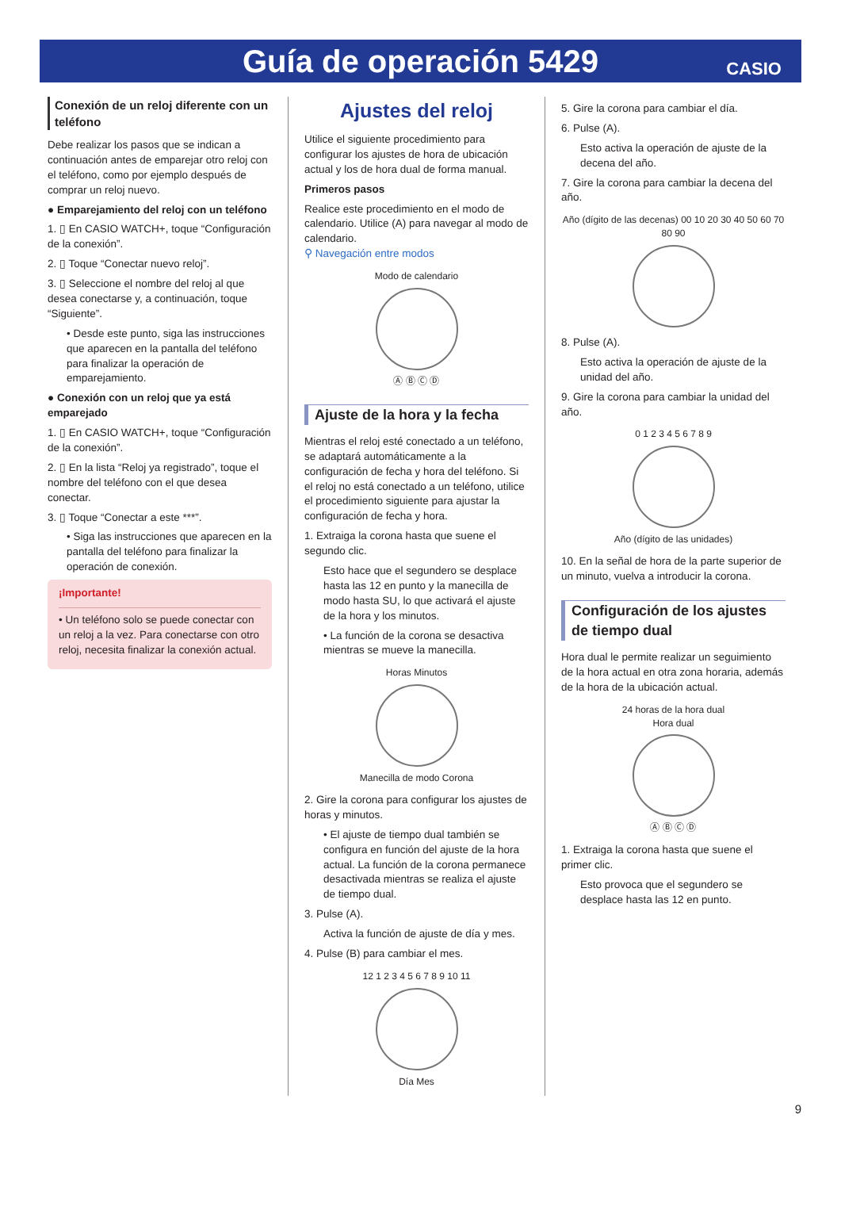Guía de operación 5429
CASIO
Conexión de un reloj diferente con un teléfono
Debe realizar los pasos que se indican a continuación antes de emparejar otro reloj con el teléfono, como por ejemplo después de comprar un reloj nuevo.
● Emparejamiento del reloj con un teléfono
1. ▯ En CASIO WATCH+, toque “Configuración de la conexión”.
2. ▯ Toque “Conectar nuevo reloj”.
3. ▯ Seleccione el nombre del reloj al que desea conectarse y, a continuación, toque “Siguiente”.
• Desde este punto, siga las instrucciones que aparecen en la pantalla del teléfono para finalizar la operación de emparejamiento.
● Conexión con un reloj que ya está emparejado
1. ▯ En CASIO WATCH+, toque “Configuración de la conexión”.
2. ▯ En la lista “Reloj ya registrado”, toque el nombre del teléfono con el que desea conectar.
3. ▯ Toque “Conectar a este ***”.
• Siga las instrucciones que aparecen en la pantalla del teléfono para finalizar la operación de conexión.
¡Importante!
• Un teléfono solo se puede conectar con un reloj a la vez. Para conectarse con otro reloj, necesita finalizar la conexión actual.
Ajustes del reloj
Utilice el siguiente procedimiento para configurar los ajustes de hora de ubicación actual y los de hora dual de forma manual.
Primeros pasos
Realice este procedimiento en el modo de calendario. Utilice (A) para navegar al modo de calendario.
⚲ Navegación entre modos
Modo de calendario
Ⓐ Ⓑ Ⓒ Ⓓ
Ajuste de la hora y la fecha
Mientras el reloj esté conectado a un teléfono, se adaptará automáticamente a la configuración de fecha y hora del teléfono. Si el reloj no está conectado a un teléfono, utilice el procedimiento siguiente para ajustar la configuración de fecha y hora.
1. Extraiga la corona hasta que suene el segundo clic.
Esto hace que el segundero se desplace hasta las 12 en punto y la manecilla de modo hasta SU, lo que activará el ajuste de la hora y los minutos.
• La función de la corona se desactiva mientras se mueve la manecilla.
Horas Minutos
Manecilla de modo Corona
2. Gire la corona para configurar los ajustes de horas y minutos.
• El ajuste de tiempo dual también se configura en función del ajuste de la hora actual. La función de la corona permanece desactivada mientras se realiza el ajuste de tiempo dual.
3. Pulse (A).
Activa la función de ajuste de día y mes.
4. Pulse (B) para cambiar el mes.
12 1 2 3 4 5 6 7 8 9 10 11
Día Mes
5. Gire la corona para cambiar el día.
6. Pulse (A).
Esto activa la operación de ajuste de la decena del año.
7. Gire la corona para cambiar la decena del año.
Año (dígito de las decenas) 00 10 20 30 40 50 60 70 80 90
8. Pulse (A).
Esto activa la operación de ajuste de la unidad del año.
9. Gire la corona para cambiar la unidad del año.
0 1 2 3 4 5 6 7 8 9
Año (dígito de las unidades)
10. En la señal de hora de la parte superior de un minuto, vuelva a introducir la corona.
Configuración de los ajustes de tiempo dual
Hora dual le permite realizar un seguimiento de la hora actual en otra zona horaria, además de la hora de la ubicación actual.
24 horas de la hora dual
Hora dual
Ⓐ Ⓑ Ⓒ Ⓓ
1. Extraiga la corona hasta que suene el primer clic.
Esto provoca que el segundero se desplace hasta las 12 en punto.
9